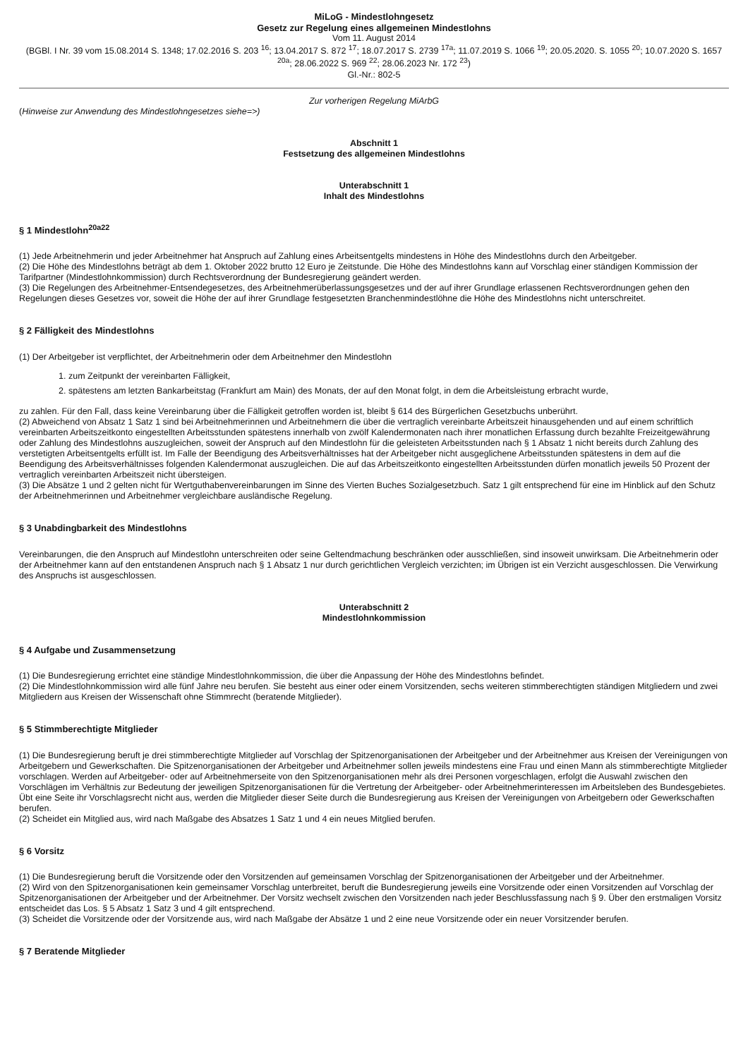MiLoG - Mindestlohngesetz
Gesetz zur Regelung eines allgemeinen Mindestlohns
Vom 11. August 2014
(BGBl. I Nr. 39 vom 15.08.2014 S. 1348; 17.02.2016 S. 203 <sup>16</sup>; 13.04.2017 S. 872 <sup>17</sup>; 18.07.2017 S. 2739 <sup>17a</sup>; 11.07.2019 S. 1066 <sup>19</sup>; 20.05.2020. S. 1055 <sup>20</sup>; 10.07.2020 S. 1657 <sup>20a</sup>; 28.06.2022 S. 969 <sup>22</sup>; 28.06.2023 Nr. 172 <sup>23</sup>)
Gl.-Nr.: 802-5
Zur vorherigen Regelung MiArbG
(Hinweise zur Anwendung des Mindestlohngesetzes siehe=>)
Abschnitt 1
Festsetzung des allgemeinen Mindestlohns
Unterabschnitt 1
Inhalt des Mindestlohns
§ 1 Mindestlohn<sup>20a22</sup>
(1) Jede Arbeitnehmerin und jeder Arbeitnehmer hat Anspruch auf Zahlung eines Arbeitsentgelts mindestens in Höhe des Mindestlohns durch den Arbeitgeber.
(2) Die Höhe des Mindestlohns beträgt ab dem 1. Oktober 2022 brutto 12 Euro je Zeitstunde. Die Höhe des Mindestlohns kann auf Vorschlag einer ständigen Kommission der Tarifpartner (Mindestlohnkommission) durch Rechtsverordnung der Bundesregierung geändert werden.
(3) Die Regelungen des Arbeitnehmer-Entsendegesetzes, des Arbeitnehmerüberlassungsgesetzes und der auf ihrer Grundlage erlassenen Rechtsverordnungen gehen den Regelungen dieses Gesetzes vor, soweit die Höhe der auf ihrer Grundlage festgesetzten Branchenmindestlöhne die Höhe des Mindestlohns nicht unterschreitet.
§ 2 Fälligkeit des Mindestlohns
(1) Der Arbeitgeber ist verpflichtet, der Arbeitnehmerin oder dem Arbeitnehmer den Mindestlohn
1. zum Zeitpunkt der vereinbarten Fälligkeit,
2. spätestens am letzten Bankarbeitstag (Frankfurt am Main) des Monats, der auf den Monat folgt, in dem die Arbeitsleistung erbracht wurde,
zu zahlen. Für den Fall, dass keine Vereinbarung über die Fälligkeit getroffen worden ist, bleibt § 614 des Bürgerlichen Gesetzbuchs unberührt.
(2) Abweichend von Absatz 1 Satz 1 sind bei Arbeitnehmerinnen und Arbeitnehmern die über die vertraglich vereinbarte Arbeitszeit hinausgehenden und auf einem schriftlich vereinbarten Arbeitszeitkonto eingestellten Arbeitsstunden spätestens innerhalb von zwölf Kalendermonaten nach ihrer monatlichen Erfassung durch bezahlte Freizeitgewährung oder Zahlung des Mindestlohns auszugleichen, soweit der Anspruch auf den Mindestlohn für die geleisteten Arbeitsstunden nach § 1 Absatz 1 nicht bereits durch Zahlung des verstetigten Arbeitsentgelts erfüllt ist. Im Falle der Beendigung des Arbeitsverhältnisses hat der Arbeitgeber nicht ausgeglichene Arbeitsstunden spätestens in dem auf die Beendigung des Arbeitsverhältnisses folgenden Kalendermonat auszugleichen. Die auf das Arbeitszeitkonto eingestellten Arbeitsstunden dürfen monatlich jeweils 50 Prozent der vertraglich vereinbarten Arbeitszeit nicht übersteigen.
(3) Die Absätze 1 und 2 gelten nicht für Wertguthabenvereinbarungen im Sinne des Vierten Buches Sozialgesetzbuch. Satz 1 gilt entsprechend für eine im Hinblick auf den Schutz der Arbeitnehmerinnen und Arbeitnehmer vergleichbare ausländische Regelung.
§ 3 Unabdingbarkeit des Mindestlohns
Vereinbarungen, die den Anspruch auf Mindestlohn unterschreiten oder seine Geltendmachung beschränken oder ausschließen, sind insoweit unwirksam. Die Arbeitnehmerin oder der Arbeitnehmer kann auf den entstandenen Anspruch nach § 1 Absatz 1 nur durch gerichtlichen Vergleich verzichten; im Übrigen ist ein Verzicht ausgeschlossen. Die Verwirkung des Anspruchs ist ausgeschlossen.
Unterabschnitt 2
Mindestlohnkommission
§ 4 Aufgabe und Zusammensetzung
(1) Die Bundesregierung errichtet eine ständige Mindestlohnkommission, die über die Anpassung der Höhe des Mindestlohns befindet.
(2) Die Mindestlohnkommission wird alle fünf Jahre neu berufen. Sie besteht aus einer oder einem Vorsitzenden, sechs weiteren stimmberechtigten ständigen Mitgliedern und zwei Mitgliedern aus Kreisen der Wissenschaft ohne Stimmrecht (beratende Mitglieder).
§ 5 Stimmberechtigte Mitglieder
(1) Die Bundesregierung beruft je drei stimmberechtigte Mitglieder auf Vorschlag der Spitzenorganisationen der Arbeitgeber und der Arbeitnehmer aus Kreisen der Vereinigungen von Arbeitgebern und Gewerkschaften. Die Spitzenorganisationen der Arbeitgeber und Arbeitnehmer sollen jeweils mindestens eine Frau und einen Mann als stimmberechtigte Mitglieder vorschlagen. Werden auf Arbeitgeber- oder auf Arbeitnehmerseite von den Spitzenorganisationen mehr als drei Personen vorgeschlagen, erfolgt die Auswahl zwischen den Vorschlägen im Verhältnis zur Bedeutung der jeweiligen Spitzenorganisationen für die Vertretung der Arbeitgeber- oder Arbeitnehmerinteressen im Arbeitsleben des Bundesgebietes. Übt eine Seite ihr Vorschlagsrecht nicht aus, werden die Mitglieder dieser Seite durch die Bundesregierung aus Kreisen der Vereinigungen von Arbeitgebern oder Gewerkschaften berufen.
(2) Scheidet ein Mitglied aus, wird nach Maßgabe des Absatzes 1 Satz 1 und 4 ein neues Mitglied berufen.
§ 6 Vorsitz
(1) Die Bundesregierung beruft die Vorsitzende oder den Vorsitzenden auf gemeinsamen Vorschlag der Spitzenorganisationen der Arbeitgeber und der Arbeitnehmer.
(2) Wird von den Spitzenorganisationen kein gemeinsamer Vorschlag unterbreitet, beruft die Bundesregierung jeweils eine Vorsitzende oder einen Vorsitzenden auf Vorschlag der Spitzenorganisationen der Arbeitgeber und der Arbeitnehmer. Der Vorsitz wechselt zwischen den Vorsitzenden nach jeder Beschlussfassung nach § 9. Über den erstmaligen Vorsitz entscheidet das Los. § 5 Absatz 1 Satz 3 und 4 gilt entsprechend.
(3) Scheidet die Vorsitzende oder der Vorsitzende aus, wird nach Maßgabe der Absätze 1 und 2 eine neue Vorsitzende oder ein neuer Vorsitzender berufen.
§ 7 Beratende Mitglieder